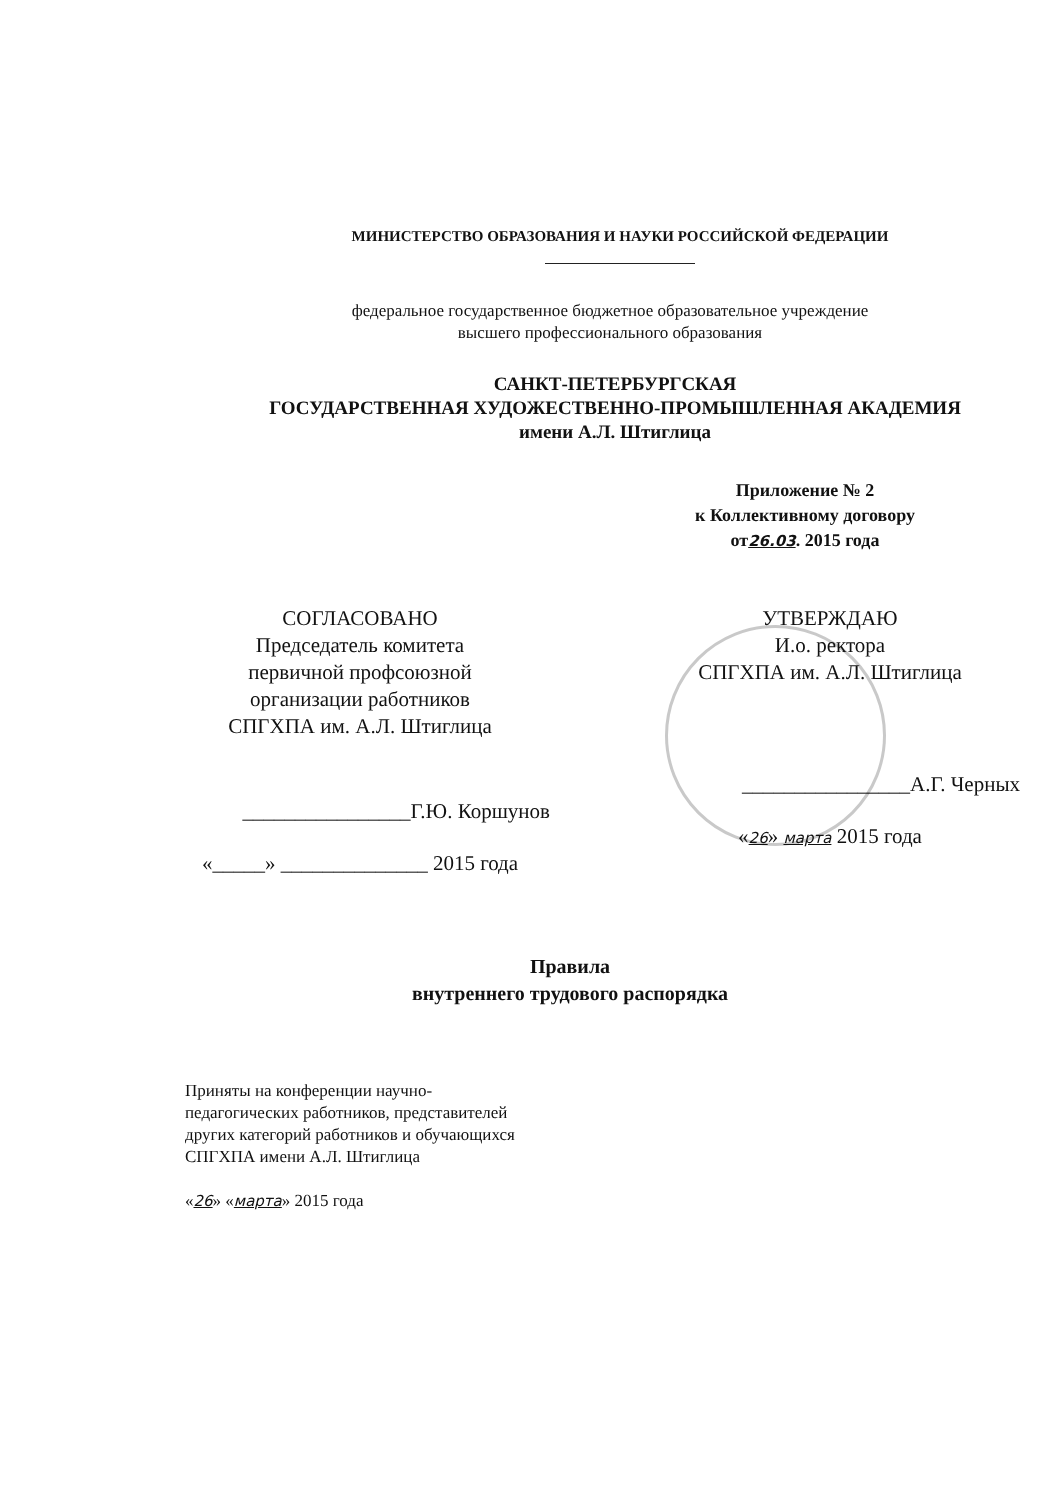МИНИСТЕРСТВО ОБРАЗОВАНИЯ И НАУКИ РОССИЙСКОЙ ФЕДЕРАЦИИ
федеральное государственное бюджетное образовательное учреждение
высшего профессионального образования
САНКТ-ПЕТЕРБУРГСКАЯ
ГОСУДАРСТВЕННАЯ ХУДОЖЕСТВЕННО-ПРОМЫШЛЕННАЯ АКАДЕМИЯ
имени А.Л. Штиглица
Приложение № 2
к Коллективному договору
от26.03. 2015 года
СОГЛАСОВАНО
Председатель комитета
первичной профсоюзной
организации работников
СПГХПА им. А.Л. Штиглица
________________Г.Ю. Коршунов
«_____» ______________ 2015 года
УТВЕРЖДАЮ
И.о. ректора
СПГХПА им. А.Л. Штиглица
________________А.Г. Черных
«26» марта 2015 года
Правила
внутреннего трудового распорядка
Приняты на конференции научно-
педагогических работников, представителей
других категорий работников и обучающихся
СПГХПА имени А.Л. Штиглица
«26» «марта» 2015 года